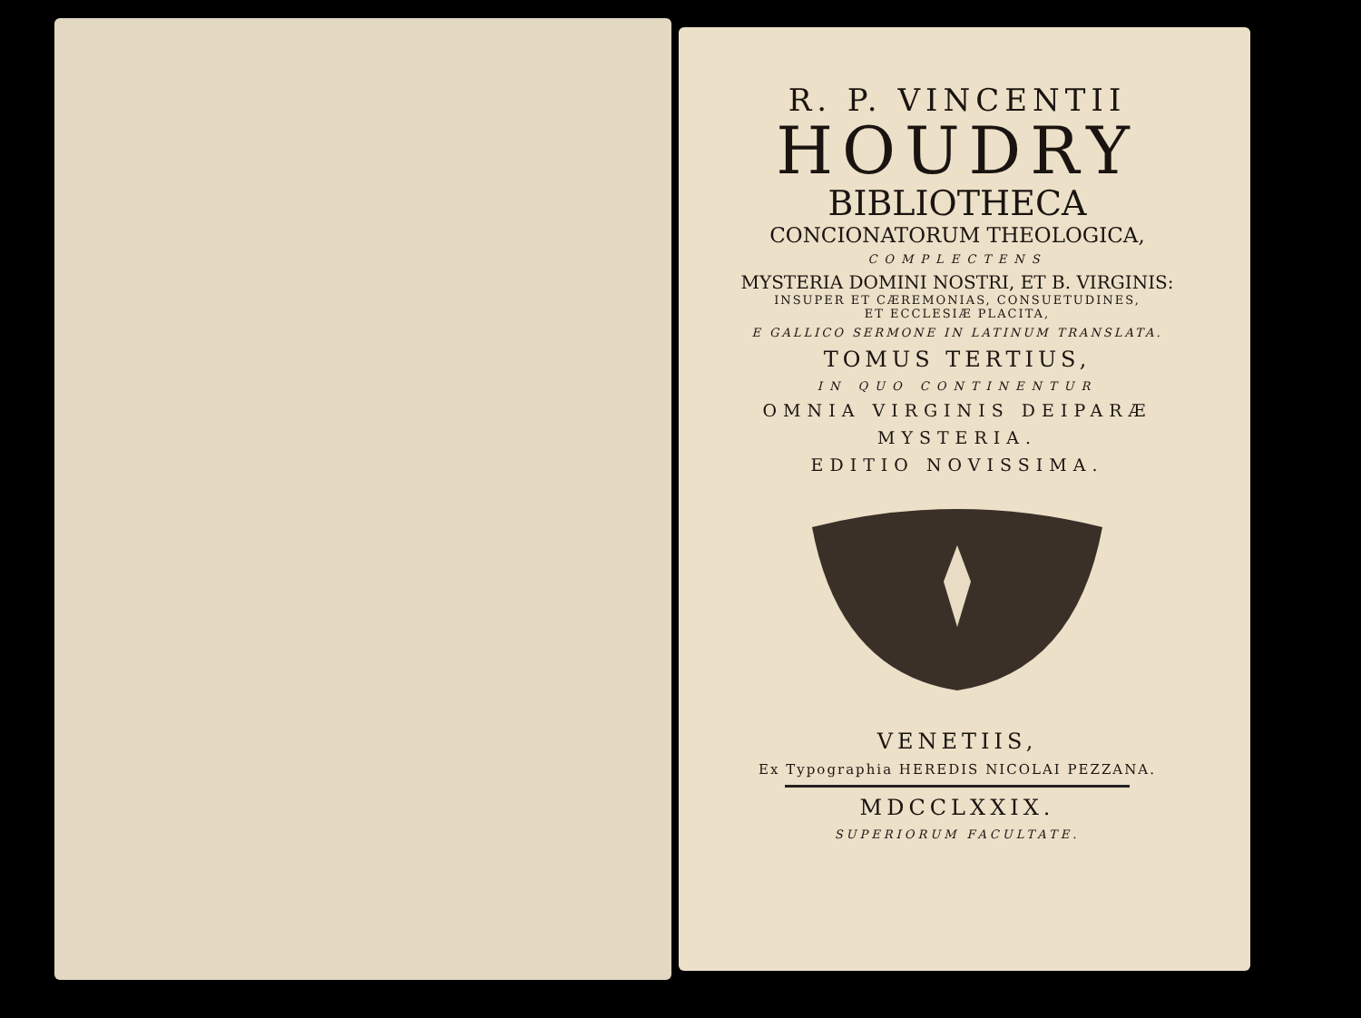R. P. VINCENTII
HOUDRY
BIBLIOTHECA
CONCIONATORUM THEOLOGICA,
COMPLECTENS
MYSTERIA DOMINI NOSTRI, ET B. VIRGINIS:
INSUPER ET CÆREMONIAS, CONSUETUDINES,
ET ECCLESIÆ PLACITA,
E GALLICO SERMONE IN LATINUM TRANSLATA.
TOMUS TERTIUS,
IN QUO CONTINENTUR
OMNIA VIRGINIS DEIPARÆ
MYSTERIA.
EDITIO NOVISSIMA.
VENETIIS,
Ex Typographia HEREDIS NICOLAI PEZZANA.
MDCCLXXIX.
SUPERIORUM FACULTATE.